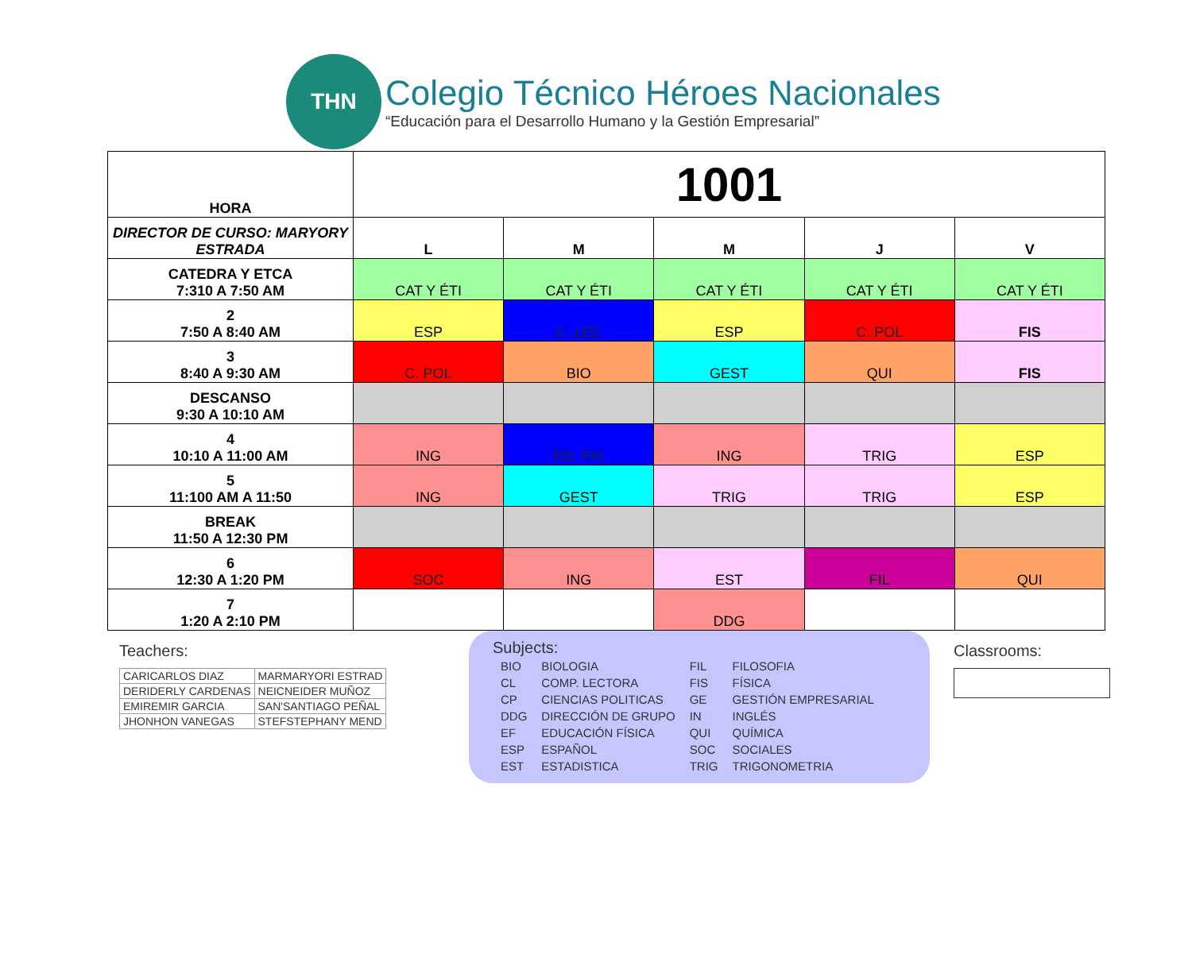THN
Colegio Técnico Héroes Nacionales
“Educación para el Desarrollo Humano y la Gestión Empresarial”
| HORA | 1001 | | | | |
| DIRECTOR DE CURSO: MARYORY ESTRADA | L | M | M | J | V |
| CATEDRA Y ETCA 7:310 A 7:50 AM | CAT Y ÉTI | CAT Y ÉTI | CAT Y ÉTI | CAT Y ÉTI | CAT Y ÉTI |
| 2 7:50 A 8:40 AM | ESP | C. LEC | ESP | C. POL | FIS |
| 3 8:40 A 9:30 AM | C. POL | BIO | GEST | QUI | FIS |
| DESCANSO 9:30 A 10:10 AM | | | | | |
| 4 10:10 A 11:00 AM | ING | ED. FIS | ING | TRIG | ESP |
| 5 11:100 AM A 11:50 | ING | GEST | TRIG | TRIG | ESP |
| BREAK 11:50 A 12:30 PM | | | | | |
| 6 12:30 A 1:20 PM | SOC | ING | EST | FIL | QUI |
| 7 1:20 A 2:10 PM | | | DDG | | |
Teachers:
| CARICARLOS DIAZ | MARMARYORI ESTRAD |
| DERIDERLY CARDENAS | NEICNEIDER MUÑOZ |
| EMIREMIR GARCIA | SAN'SANTIAGO PEÑAL |
| JHONHON VANEGAS | STEFSTEPHANY MEND |
Subjects:
| BIO | BIOLOGIA | FIL | FILOSOFIA |
| CL | COMP. LECTORA | FIS | FÍSICA |
| CP | CIENCIAS POLITICAS | GE | GESTIÓN EMPRESARIAL |
| DDG | DIRECCIÓN DE GRUPO | IN | INGLÉS |
| EF | EDUCACIÓN FÍSICA | QUI | QUÍMICA |
| ESP | ESPAÑOL | SOC | SOCIALES |
| EST | ESTADISTICA | TRIG | TRIGONOMETRIA |
Classrooms: